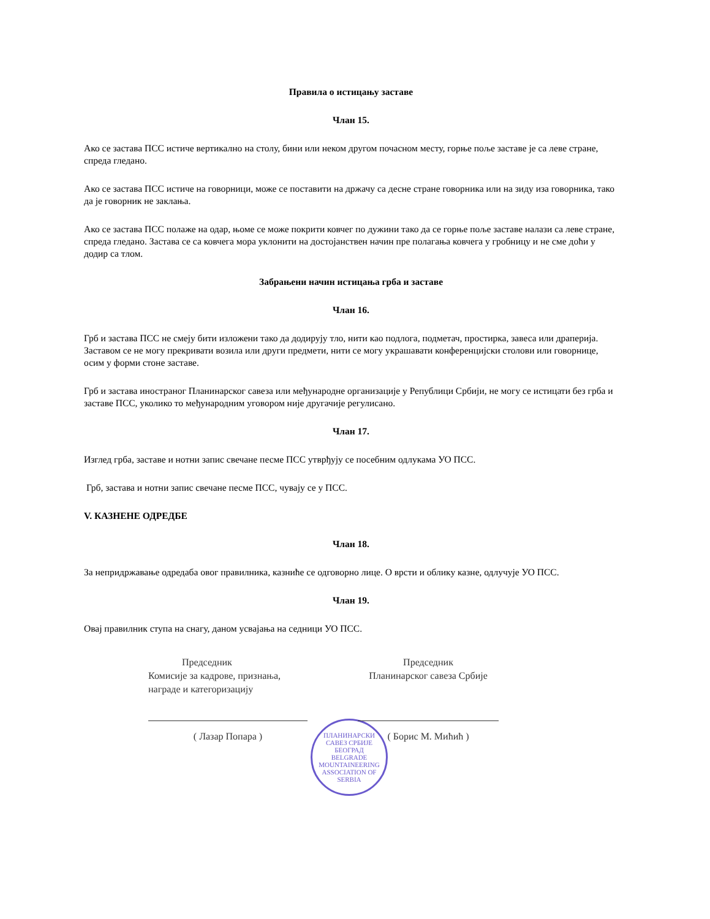Правила о истицању заставе
Члан 15.
Ако се застава ПСС истиче вертикално на столу, бини или неком другом почасном месту, горње поље заставе је са леве стране, спреда гледано.
Ако се застава ПСС истиче на говорници, може се поставити на држачу са десне стране говорника или на зиду иза говорника, тако да је говорник не заклања.
Ако се застава ПСС полаже на одар, њоме се може покрити ковчег по дужини тако да се горње поље заставе налази са леве стране, спреда гледано. Застава се са ковчега мора уклонити на достојанствен начин пре полагања ковчега у гробницу и не сме доћи у додир са тлом.
Забрањени начин истицања грба и заставе
Члан 16.
Грб и застава ПСС не смеју бити изложени тако да додирују тло, нити као подлога, подметач, простирка, завеса или драперија. Заставом се не могу прекривати возила или други предмети, нити се могу украшавати конференцијски столови или говорнице, осим у форми стоне заставе.
Грб и застава иностраног Планинарског савеза или међународне организације у Републици Србији, не могу се истицати без грба и заставе ПСС, уколико то међународним уговором није другачије регулисано.
Члан 17.
Изглед грба, заставе и нотни запис свечане песме ПСС утврђују се посебним одлукама УО ПСС.
Грб, застава и нотни запис свечане песме ПСС, чувају се у ПСС.
V. КАЗНЕНЕ ОДРЕДБЕ
Члан 18.
За непридржавање одредаба овог правилника, казниће се одговорно лице. О врсти и облику казне, одлучује УО ПСС.
Члан 19.
Овај правилник ступа на снагу, даном усвајања на седници УО ПСС.
Председник
Комисије за кадрове, признања, награде и категоризацију
( Лазар Попара )
Председник
Планинарског савеза Србије
( Борис М. Мићић )
ПЛАНИНАРСКИ САВЕЗ СРБИЈЕ
БЕОГРАД
BELGRADE
MOUNTAINEERING ASSOCIATION OF SERBIA